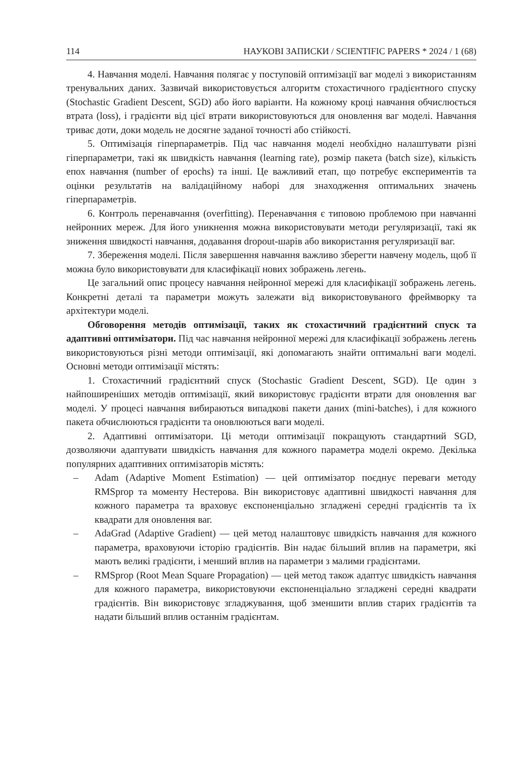114 НАУКОВІ ЗАПИСКИ / SCIENTIFIC PAPERS * 2024 / 1 (68)
4. Навчання моделі. Навчання полягає у поступовій оптимізації ваг моделі з використанням тренувальних даних. Зазвичай використовується алгоритм стохастичного градієнтного спуску (Stochastic Gradient Descent, SGD) або його варіанти. На кожному кроці навчання обчислюється втрата (loss), і градієнти від цієї втрати використовуються для оновлення ваг моделі. Навчання триває доти, доки модель не досягне заданої точності або стійкості.
5. Оптимізація гіперпараметрів. Під час навчання моделі необхідно налаштувати різні гіперпараметри, такі як швидкість навчання (learning rate), розмір пакета (batch size), кількість епох навчання (number of epochs) та інші. Це важливий етап, що потребує експериментів та оцінки результатів на валідаційному наборі для знаходження оптимальних значень гіперпараметрів.
6. Контроль перенавчання (overfitting). Перенавчання є типовою проблемою при навчанні нейронних мереж. Для його уникнення можна використовувати методи регуляризації, такі як зниження швидкості навчання, додавання dropout-шарів або використання регуляризації ваг.
7. Збереження моделі. Після завершення навчання важливо зберегти навчену модель, щоб її можна було використовувати для класифікації нових зображень легень.
Це загальний опис процесу навчання нейронної мережі для класифікації зображень легень. Конкретні деталі та параметри можуть залежати від використовуваного фреймворку та архітектури моделі.
Обговорення методів оптимізації, таких як стохастичний градієнтний спуск та адаптивні оптимізатори. Під час навчання нейронної мережі для класифікації зображень легень використовуються різні методи оптимізації, які допомагають знайти оптимальні ваги моделі. Основні методи оптимізації містять:
1. Стохастичний градієнтний спуск (Stochastic Gradient Descent, SGD). Це один з найпоширеніших методів оптимізації, який використовує градієнти втрати для оновлення ваг моделі. У процесі навчання вибираються випадкові пакети даних (mini-batches), і для кожного пакета обчислюються градієнти та оновлюються ваги моделі.
2. Адаптивні оптимізатори. Ці методи оптимізації покращують стандартний SGD, дозволяючи адаптувати швидкість навчання для кожного параметра моделі окремо. Декілька популярних адаптивних оптимізаторів містять:
– Adam (Adaptive Moment Estimation) — цей оптимізатор поєднує переваги методу RMSprop та моменту Нестерова. Він використовує адаптивні швидкості навчання для кожного параметра та враховує експоненціально згладжені середні градієнтів та їх квадрати для оновлення ваг.
– AdaGrad (Adaptive Gradient) — цей метод налаштовує швидкість навчання для кожного параметра, враховуючи історію градієнтів. Він надає більший вплив на параметри, які мають великі градієнти, і менший вплив на параметри з малими градієнтами.
– RMSprop (Root Mean Square Propagation) — цей метод також адаптує швидкість навчання для кожного параметра, використовуючи експоненціально згладжені середні квадрати градієнтів. Він використовує згладжування, щоб зменшити вплив старих градієнтів та надати більший вплив останнім градієнтам.